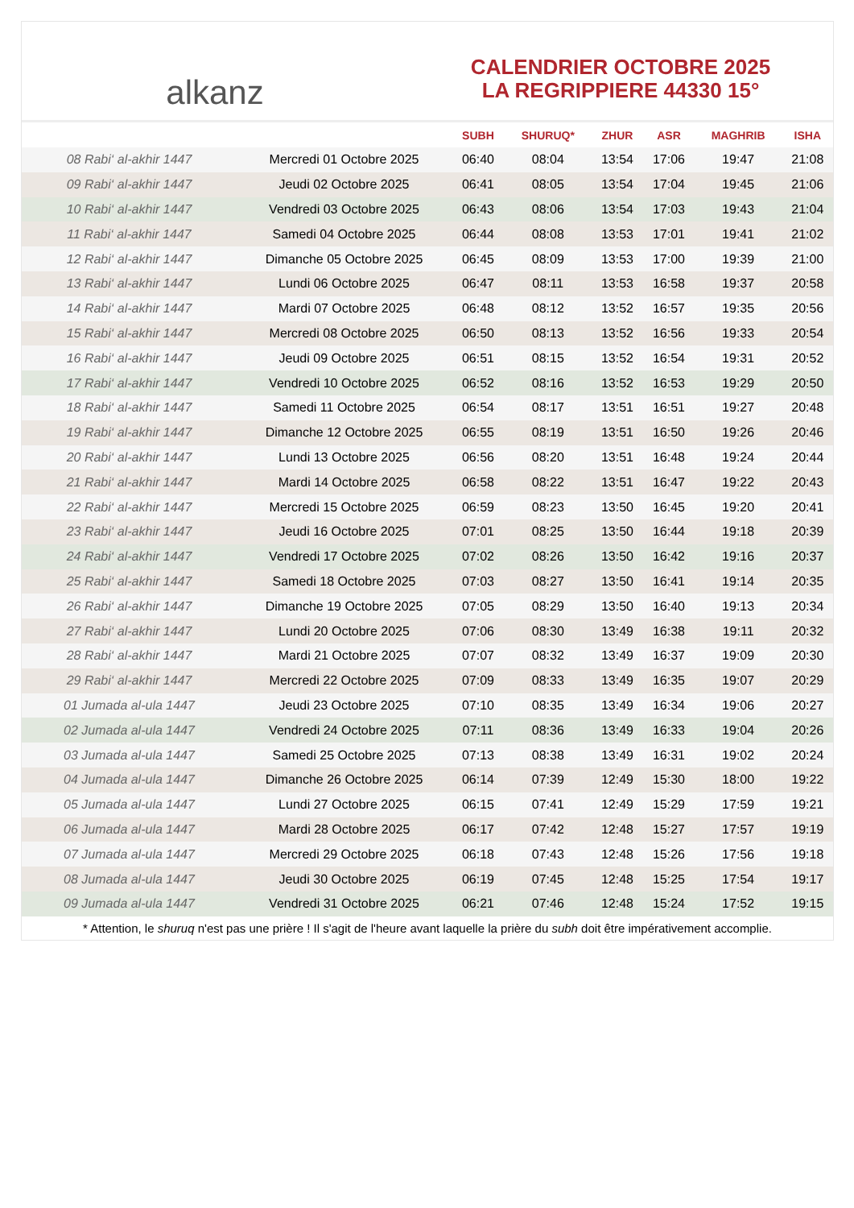alkanz
CALENDRIER OCTOBRE 2025
LA REGRIPPIERE 44330 15°
| | | SUBH | SHURUQ* | ZHUR | ASR | MAGHRIB | ISHA |
| --- | --- | --- | --- | --- | --- | --- | --- |
| 08 Rabi‘ al-akhir 1447 | Mercredi 01 Octobre 2025 | 06:40 | 08:04 | 13:54 | 17:06 | 19:47 | 21:08 |
| 09 Rabi‘ al-akhir 1447 | Jeudi 02 Octobre 2025 | 06:41 | 08:05 | 13:54 | 17:04 | 19:45 | 21:06 |
| 10 Rabi‘ al-akhir 1447 | Vendredi 03 Octobre 2025 | 06:43 | 08:06 | 13:54 | 17:03 | 19:43 | 21:04 |
| 11 Rabi‘ al-akhir 1447 | Samedi 04 Octobre 2025 | 06:44 | 08:08 | 13:53 | 17:01 | 19:41 | 21:02 |
| 12 Rabi‘ al-akhir 1447 | Dimanche 05 Octobre 2025 | 06:45 | 08:09 | 13:53 | 17:00 | 19:39 | 21:00 |
| 13 Rabi‘ al-akhir 1447 | Lundi 06 Octobre 2025 | 06:47 | 08:11 | 13:53 | 16:58 | 19:37 | 20:58 |
| 14 Rabi‘ al-akhir 1447 | Mardi 07 Octobre 2025 | 06:48 | 08:12 | 13:52 | 16:57 | 19:35 | 20:56 |
| 15 Rabi‘ al-akhir 1447 | Mercredi 08 Octobre 2025 | 06:50 | 08:13 | 13:52 | 16:56 | 19:33 | 20:54 |
| 16 Rabi‘ al-akhir 1447 | Jeudi 09 Octobre 2025 | 06:51 | 08:15 | 13:52 | 16:54 | 19:31 | 20:52 |
| 17 Rabi‘ al-akhir 1447 | Vendredi 10 Octobre 2025 | 06:52 | 08:16 | 13:52 | 16:53 | 19:29 | 20:50 |
| 18 Rabi‘ al-akhir 1447 | Samedi 11 Octobre 2025 | 06:54 | 08:17 | 13:51 | 16:51 | 19:27 | 20:48 |
| 19 Rabi‘ al-akhir 1447 | Dimanche 12 Octobre 2025 | 06:55 | 08:19 | 13:51 | 16:50 | 19:26 | 20:46 |
| 20 Rabi‘ al-akhir 1447 | Lundi 13 Octobre 2025 | 06:56 | 08:20 | 13:51 | 16:48 | 19:24 | 20:44 |
| 21 Rabi‘ al-akhir 1447 | Mardi 14 Octobre 2025 | 06:58 | 08:22 | 13:51 | 16:47 | 19:22 | 20:43 |
| 22 Rabi‘ al-akhir 1447 | Mercredi 15 Octobre 2025 | 06:59 | 08:23 | 13:50 | 16:45 | 19:20 | 20:41 |
| 23 Rabi‘ al-akhir 1447 | Jeudi 16 Octobre 2025 | 07:01 | 08:25 | 13:50 | 16:44 | 19:18 | 20:39 |
| 24 Rabi‘ al-akhir 1447 | Vendredi 17 Octobre 2025 | 07:02 | 08:26 | 13:50 | 16:42 | 19:16 | 20:37 |
| 25 Rabi‘ al-akhir 1447 | Samedi 18 Octobre 2025 | 07:03 | 08:27 | 13:50 | 16:41 | 19:14 | 20:35 |
| 26 Rabi‘ al-akhir 1447 | Dimanche 19 Octobre 2025 | 07:05 | 08:29 | 13:50 | 16:40 | 19:13 | 20:34 |
| 27 Rabi‘ al-akhir 1447 | Lundi 20 Octobre 2025 | 07:06 | 08:30 | 13:49 | 16:38 | 19:11 | 20:32 |
| 28 Rabi‘ al-akhir 1447 | Mardi 21 Octobre 2025 | 07:07 | 08:32 | 13:49 | 16:37 | 19:09 | 20:30 |
| 29 Rabi‘ al-akhir 1447 | Mercredi 22 Octobre 2025 | 07:09 | 08:33 | 13:49 | 16:35 | 19:07 | 20:29 |
| 01 Jumada al-ula 1447 | Jeudi 23 Octobre 2025 | 07:10 | 08:35 | 13:49 | 16:34 | 19:06 | 20:27 |
| 02 Jumada al-ula 1447 | Vendredi 24 Octobre 2025 | 07:11 | 08:36 | 13:49 | 16:33 | 19:04 | 20:26 |
| 03 Jumada al-ula 1447 | Samedi 25 Octobre 2025 | 07:13 | 08:38 | 13:49 | 16:31 | 19:02 | 20:24 |
| 04 Jumada al-ula 1447 | Dimanche 26 Octobre 2025 | 06:14 | 07:39 | 12:49 | 15:30 | 18:00 | 19:22 |
| 05 Jumada al-ula 1447 | Lundi 27 Octobre 2025 | 06:15 | 07:41 | 12:49 | 15:29 | 17:59 | 19:21 |
| 06 Jumada al-ula 1447 | Mardi 28 Octobre 2025 | 06:17 | 07:42 | 12:48 | 15:27 | 17:57 | 19:19 |
| 07 Jumada al-ula 1447 | Mercredi 29 Octobre 2025 | 06:18 | 07:43 | 12:48 | 15:26 | 17:56 | 19:18 |
| 08 Jumada al-ula 1447 | Jeudi 30 Octobre 2025 | 06:19 | 07:45 | 12:48 | 15:25 | 17:54 | 19:17 |
| 09 Jumada al-ula 1447 | Vendredi 31 Octobre 2025 | 06:21 | 07:46 | 12:48 | 15:24 | 17:52 | 19:15 |
* Attention, le shuruq n'est pas une prière ! Il s'agit de l'heure avant laquelle la prière du subh doit être impérativement accomplie.